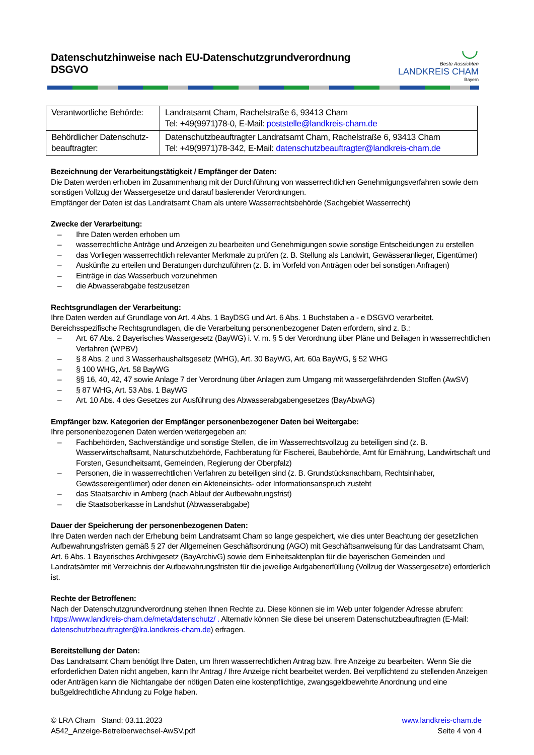◡
Beste Aussichten
LANDKREIS CHAM
Bayern
Datenschutzhinweise nach EU-Datenschutzgrundverordnung DSGVO
| Verantwortliche Behörde: | Landratsamt Cham, Rachelstraße 6, 93413 Cham Tel: +49(9971)78-0, E-Mail: poststelle@landkreis-cham.de |
| Behördlicher Datenschutz-beauftragter: | Datenschutzbeauftragter Landratsamt Cham, Rachelstraße 6, 93413 Cham Tel: +49(9971)78-342, E-Mail: datenschutzbeauftragter@landkreis-cham.de |
Bezeichnung der Verarbeitungstätigkeit / Empfänger der Daten:
Die Daten werden erhoben im Zusammenhang mit der Durchführung von wasserrechtlichen Genehmigungsverfahren sowie dem sonstigen Vollzug der Wassergesetze und darauf basierender Verordnungen.
Empfänger der Daten ist das Landratsamt Cham als untere Wasserrechtsbehörde (Sachgebiet Wasserrecht)
Zwecke der Verarbeitung:
– Ihre Daten werden erhoben um
– wasserrechtliche Anträge und Anzeigen zu bearbeiten und Genehmigungen sowie sonstige Entscheidungen zu erstellen
– das Vorliegen wasserrechtlich relevanter Merkmale zu prüfen (z. B. Stellung als Landwirt, Gewässeranlieger, Eigentümer)
– Auskünfte zu erteilen und Beratungen durchzuführen (z. B. im Vorfeld von Anträgen oder bei sonstigen Anfragen)
– Einträge in das Wasserbuch vorzunehmen
– die Abwasserabgabe festzusetzen
Rechtsgrundlagen der Verarbeitung:
Ihre Daten werden auf Grundlage von Art. 4 Abs. 1 BayDSG und Art. 6 Abs. 1 Buchstaben a - e DSGVO verarbeitet. Bereichsspezifische Rechtsgrundlagen, die die Verarbeitung personenbezogener Daten erfordern, sind z. B.:
– Art. 67 Abs. 2 Bayerisches Wassergesetz (BayWG) i. V. m. § 5 der Verordnung über Pläne und Beilagen in wasserrechtlichen Verfahren (WPBV)
– § 8 Abs. 2 und 3 Wasserhaushaltsgesetz (WHG), Art. 30 BayWG, Art. 60a BayWG, § 52 WHG
– § 100 WHG, Art. 58 BayWG
– §§ 16, 40, 42, 47 sowie Anlage 7 der Verordnung über Anlagen zum Umgang mit wassergefährdenden Stoffen (AwSV)
– § 87 WHG, Art. 53 Abs. 1 BayWG
– Art. 10 Abs. 4 des Gesetzes zur Ausführung des Abwasserabgabengesetzes (BayAbwAG)
Empfänger bzw. Kategorien der Empfänger personenbezogener Daten bei Weitergabe:
Ihre personenbezogenen Daten werden weitergegeben an:
– Fachbehörden, Sachverständige und sonstige Stellen, die im Wasserrechtsvollzug zu beteiligen sind (z. B. Wasserwirtschaftsamt, Naturschutzbehörde, Fachberatung für Fischerei, Baubehörde, Amt für Ernährung, Landwirtschaft und Forsten, Gesundheitsamt, Gemeinden, Regierung der Oberpfalz)
– Personen, die in wasserrechtlichen Verfahren zu beteiligen sind (z. B. Grundstücksnachbarn, Rechtsinhaber, Gewässereigentümer) oder denen ein Akteneinsichts- oder Informationsanspruch zusteht
– das Staatsarchiv in Amberg (nach Ablauf der Aufbewahrungsfrist)
– die Staatsoberkasse in Landshut (Abwasserabgabe)
Dauer der Speicherung der personenbezogenen Daten:
Ihre Daten werden nach der Erhebung beim Landratsamt Cham so lange gespeichert, wie dies unter Beachtung der gesetzlichen Aufbewahrungsfristen gemäß § 27 der Allgemeinen Geschäftsordnung (AGO) mit Geschäftsanweisung für das Landratsamt Cham, Art. 6 Abs. 1 Bayerisches Archivgesetz (BayArchivG) sowie dem Einheitsaktenplan für die bayerischen Gemeinden und Landratsämter mit Verzeichnis der Aufbewahrungsfristen für die jeweilige Aufgabenerfüllung (Vollzug der Wassergesetze) erforderlich ist.
Rechte der Betroffenen:
Nach der Datenschutzgrundverordnung stehen Ihnen Rechte zu. Diese können sie im Web unter folgender Adresse abrufen: https://www.landkreis-cham.de/meta/datenschutz/ . Alternativ können Sie diese bei unserem Datenschutzbeauftragten (E-Mail: datenschutzbeauftragter@lra.landkreis-cham.de) erfragen.
Bereitstellung der Daten:
Das Landratsamt Cham benötigt Ihre Daten, um Ihren wasserrechtlichen Antrag bzw. Ihre Anzeige zu bearbeiten. Wenn Sie die erforderlichen Daten nicht angeben, kann Ihr Antrag / Ihre Anzeige nicht bearbeitet werden. Bei verpflichtend zu stellenden Anzeigen oder Anträgen kann die Nichtangabe der nötigen Daten eine kostenpflichtige, zwangsgeldbewehrte Anordnung und eine bußgeldrechtliche Ahndung zu Folge haben.
© LRA Cham Stand: 03.11.2023
A542_Anzeige-Betreiberwechsel-AwSV.pdf
www.landkreis-cham.de
Seite 4 von 4